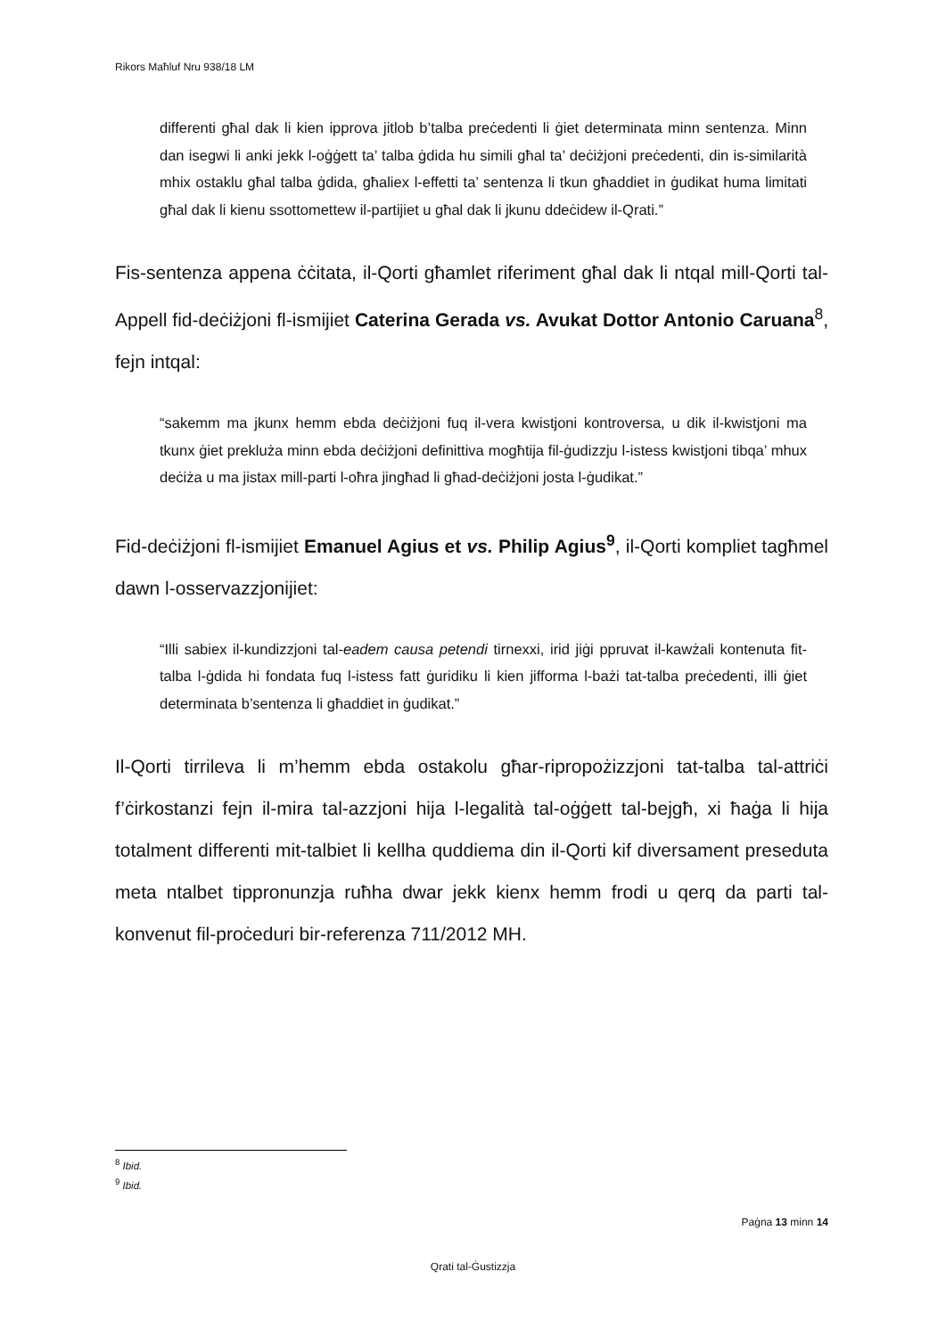Rikors Maħluf Nru 938/18 LM
differenti għal dak li kien ipprova jitlob b’talba preċedenti li ġiet determinata minn sentenza. Minn dan isegwi li anki jekk l-oġġett ta’ talba ġdida hu simili għal ta’ deċiżjoni preċedenti, din is-similarità mhix ostaklu għal talba ġdida, għaliex l-effetti ta’ sentenza li tkun għaddiet in ġudikat huma limitati għal dak li kienu ssottomettew il-partijiet u għal dak li jkunu ddeċidew il-Qrati.”
Fis-sentenza appena ċċitata, il-Qorti għamlet riferiment għal dak li ntqal mill-Qorti tal-Appell fid-deċiżjoni fl-ismijiet Caterina Gerada vs. Avukat Dottor Antonio Caruana<sup>8</sup>, fejn intqal:
“sakemm ma jkunx hemm ebda deċiżjoni fuq il-vera kwistjoni kontroversa, u dik il-kwistjoni ma tkunx ġiet prekluża minn ebda deċiżjoni definittiva mogħtija fil-ġudizzju l-istess kwistjoni tibqa’ mhux deċiża u ma jistax mill-parti l-oħra jingħad li għad-deċiżjoni josta l-ġudikat.”
Fid-deċiżjoni fl-ismijiet Emanuel Agius et vs. Philip Agius<sup>9</sup>, il-Qorti kompliet tagħmel dawn l-osservazzjonijiet:
“Illi sabiex il-kundizzjoni tal-eadem causa petendi tirnexxi, irid jiġi ppruvat il-kawżali kontenuta fit-talba l-ġdida hi fondata fuq l-istess fatt ġuridiku li kien jifforma l-bażi tat-talba preċedenti, illi ġiet determinata b’sentenza li għaddiet in ġudikat.”
Il-Qorti tirrileva li m’hemm ebda ostakolu għar-ripropożizzjoni tat-talba tal-attriċi f’ċirkostanzi fejn il-mira tal-azzjoni hija l-legalità tal-oġġett tal-bejgħ, xi ħaġa li hija totalment differenti mit-talbiet li kellha quddiema din il-Qorti kif diversament preseduta meta ntalbet tippronunzja ruħha dwar jekk kienx hemm frodi u qerq da parti tal-konvenut fil-proċeduri bir-referenza 711/2012 MH.
<sup>8</sup> Ibid.
<sup>9</sup> Ibid.
Paġna 13 minn 14
Qrati tal-Ġustizzja